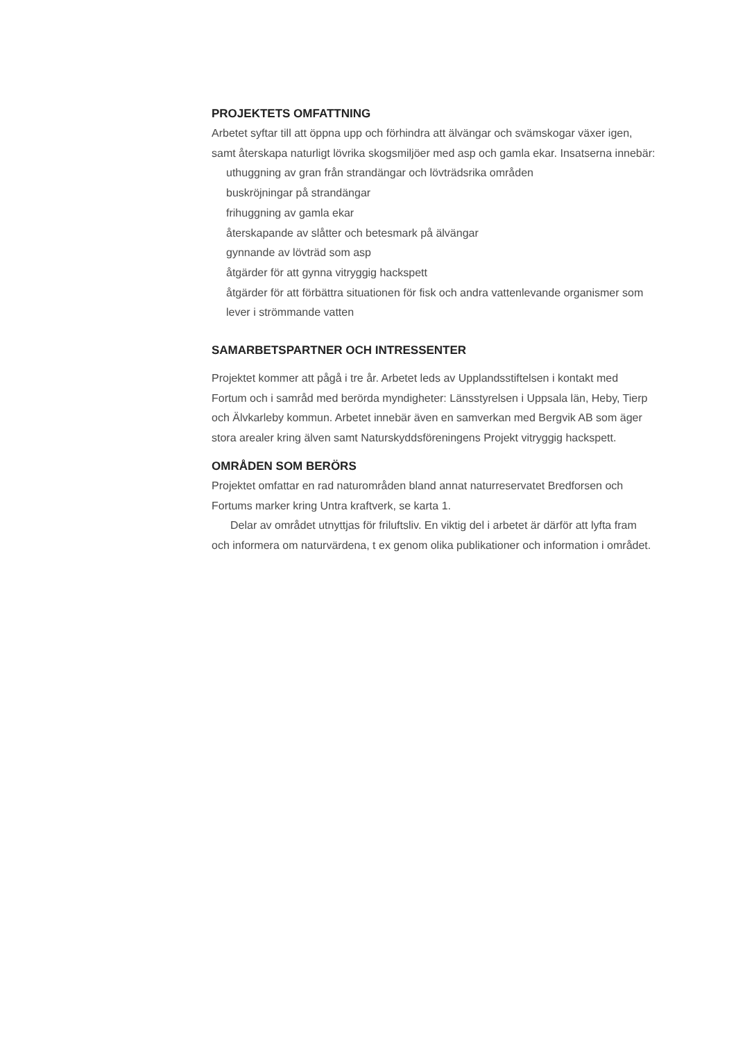PROJEKTETS OMFATTNING
Arbetet syftar till att öppna upp och förhindra att älvängar och svämskogar växer igen, samt återskapa naturligt lövrika skogsmiljöer med asp och gamla ekar. Insatserna innebär:
uthuggning av gran från strandängar och lövträdsrika områden
buskröjningar på strandängar
frihuggning av gamla ekar
återskapande av slåtter och betesmark på älvängar
gynnande av lövträd som asp
åtgärder för att gynna vitryggig hackspett
åtgärder för att förbättra situationen för fisk och andra vattenlevande organismer som lever i strömmande vatten
SAMARBETSPARTNER OCH INTRESSENTER
Projektet kommer att pågå i tre år. Arbetet leds av Upplandsstiftelsen i kontakt med Fortum och i samråd med berörda myndigheter: Länsstyrelsen i Uppsala län, Heby, Tierp och Älvkarleby kommun. Arbetet innebär även en samverkan med Bergvik AB som äger stora arealer kring älven samt Naturskyddsföreningens Projekt vitryggig hackspett.
OMRÅDEN SOM BERÖRS
Projektet omfattar en rad naturområden bland annat naturreservatet Bredforsen och Fortums marker kring Untra kraftverk, se karta 1.
Delar av området utnyttjas för friluftsliv. En viktig del i arbetet är därför att lyfta fram och informera om naturvärdena, t ex genom olika publikationer och information i området.